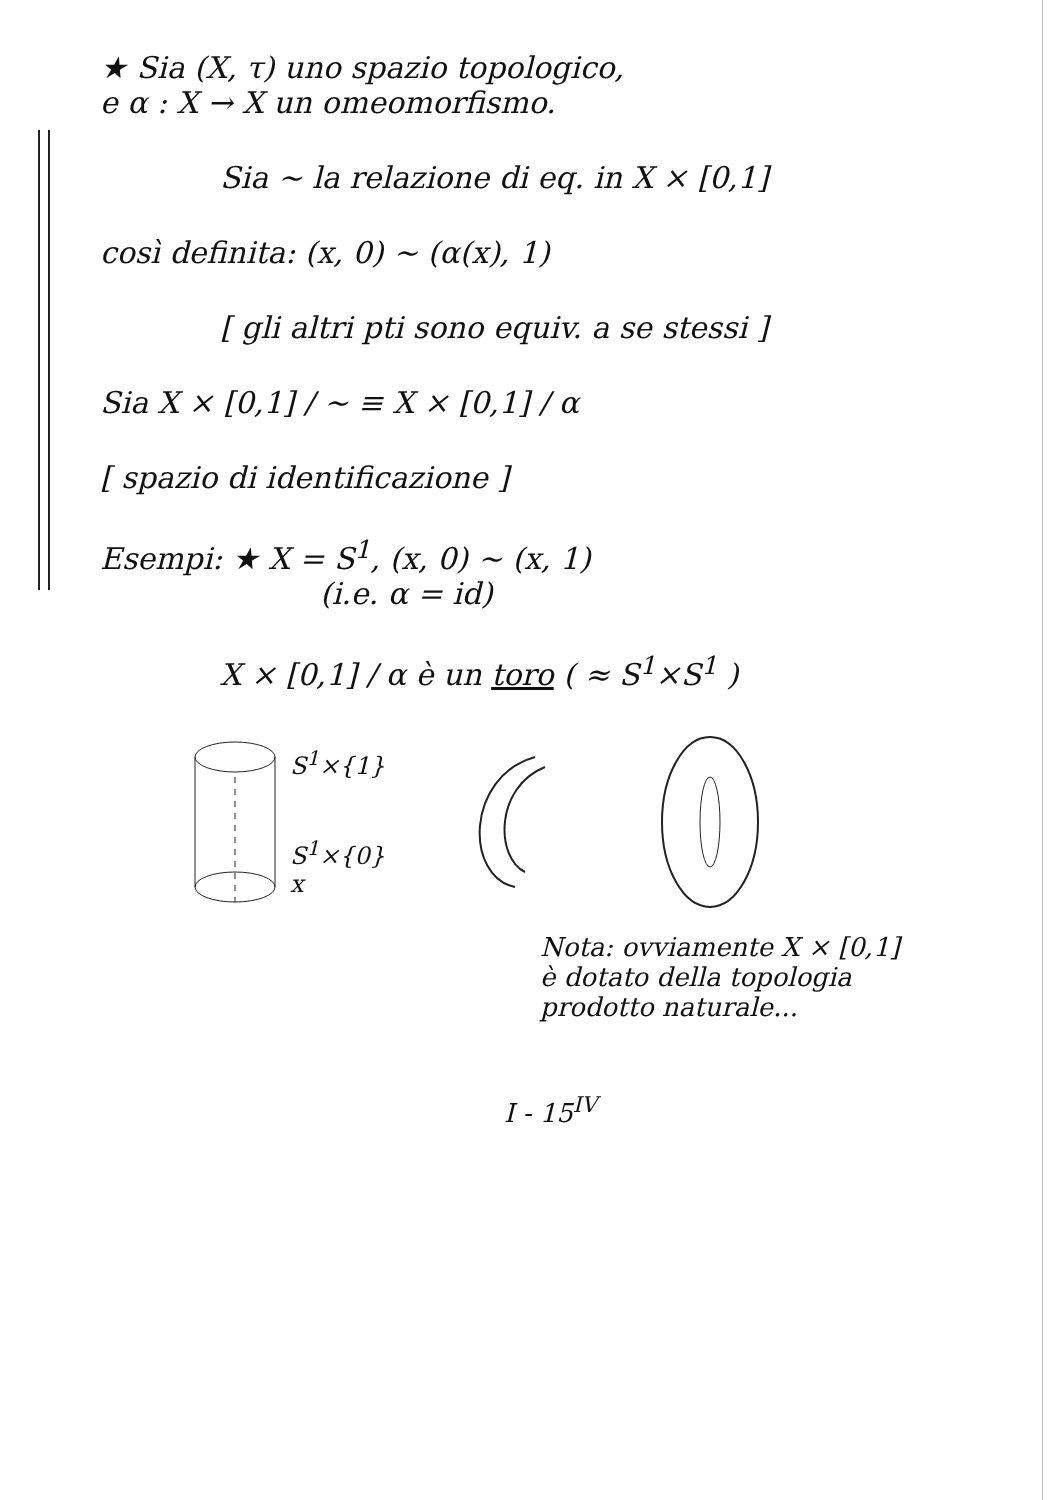★ Sia (X, τ) uno spazio topologico,
e α : X → X un omeomorfismo.
Sia ~ la relazione di eq. in X × [0,1]
così definita: (x, 0) ~ (α(x), 1)
[ gli altri pti sono equiv. a se stessi ]
Sia X × [0,1] / ~ ≡ X × [0,1] / α
[ spazio di identificazione ]
Esempi: ★ X = S<sup>1</sup>, (x, 0) ~ (x, 1)
(i.e. α = id)
X × [0,1] / α è un toro ( ≈ S<sup>1</sup>×S<sup>1</sup> )
S<sup>1</sup>×{1}
S<sup>1</sup>×{0}
x
Nota: ovviamente X × [0,1]
è dotato della topologia
prodotto naturale...
I - 15<sup>IV</sup>